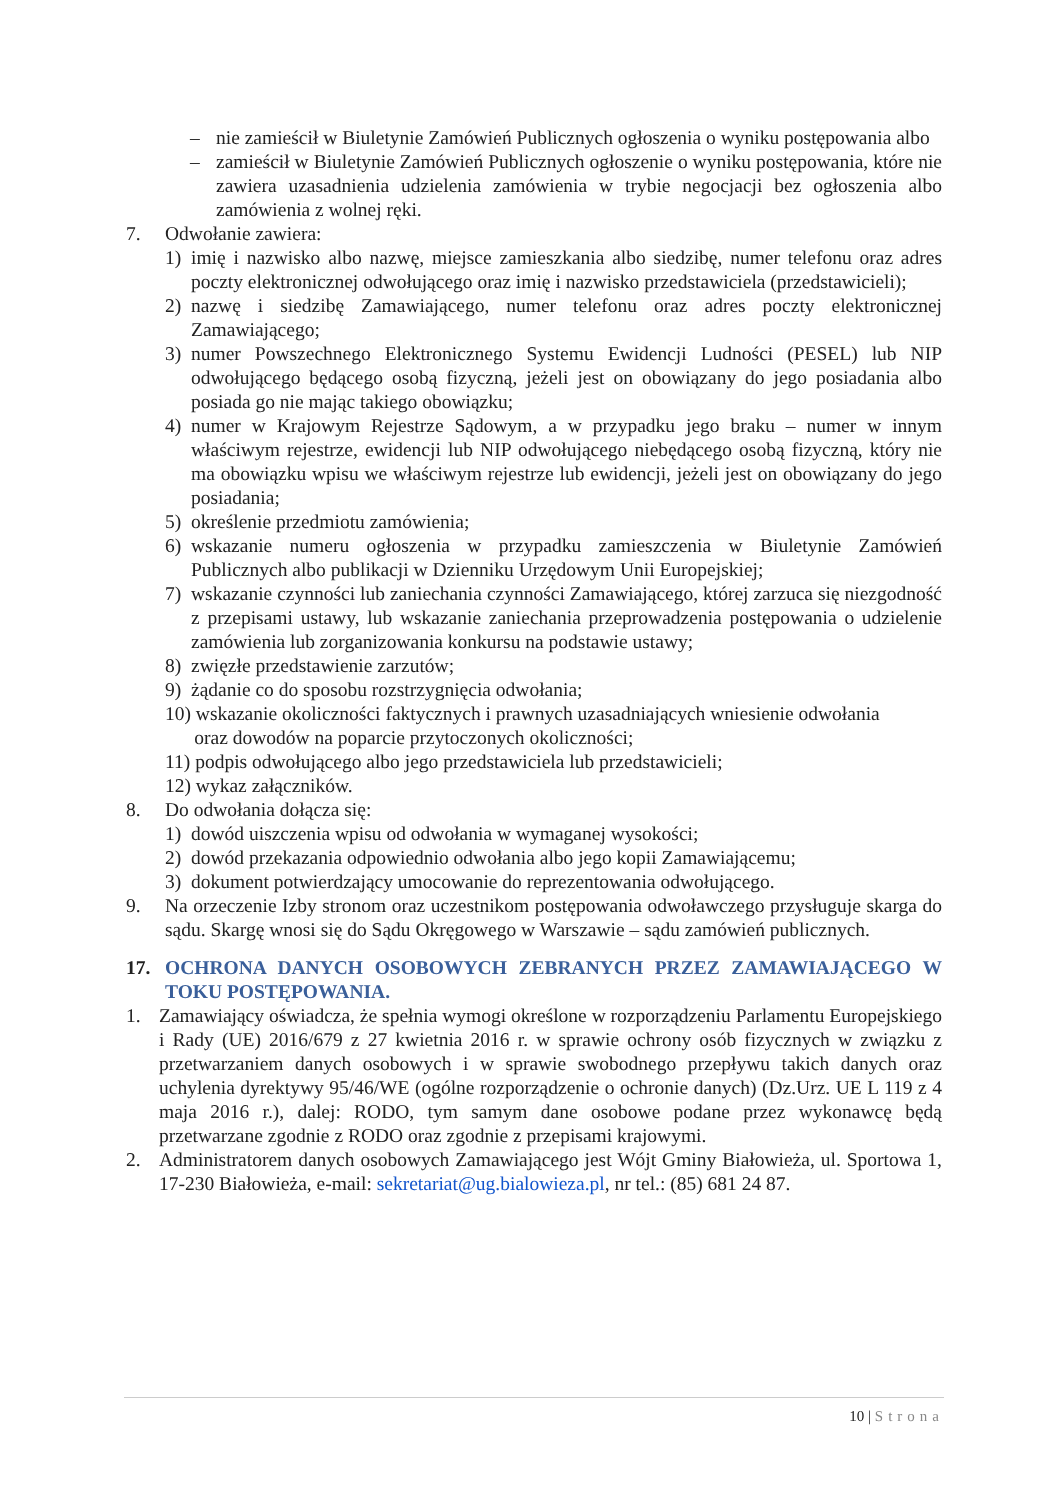– nie zamieścił w Biuletynie Zamówień Publicznych ogłoszenia o wyniku postępowania albo
– zamieścił w Biuletynie Zamówień Publicznych ogłoszenie o wyniku postępowania, które nie zawiera uzasadnienia udzielenia zamówienia w trybie negocjacji bez ogłoszenia albo zamówienia z wolnej ręki.
7. Odwołanie zawiera:
1) imię i nazwisko albo nazwę, miejsce zamieszkania albo siedzibę, numer telefonu oraz adres poczty elektronicznej odwołującego oraz imię i nazwisko przedstawiciela (przedstawicieli);
2) nazwę i siedzibę Zamawiającego, numer telefonu oraz adres poczty elektronicznej Zamawiającego;
3) numer Powszechnego Elektronicznego Systemu Ewidencji Ludności (PESEL) lub NIP odwołującego będącego osobą fizyczną, jeżeli jest on obowiązany do jego posiadania albo posiada go nie mając takiego obowiązku;
4) numer w Krajowym Rejestrze Sądowym, a w przypadku jego braku – numer w innym właściwym rejestrze, ewidencji lub NIP odwołującego niebędącego osobą fizyczną, który nie ma obowiązku wpisu we właściwym rejestrze lub ewidencji, jeżeli jest on obowiązany do jego posiadania;
5) określenie przedmiotu zamówienia;
6) wskazanie numeru ogłoszenia w przypadku zamieszczenia w Biuletynie Zamówień Publicznych albo publikacji w Dzienniku Urzędowym Unii Europejskiej;
7) wskazanie czynności lub zaniechania czynności Zamawiającego, której zarzuca się niezgodność z przepisami ustawy, lub wskazanie zaniechania przeprowadzenia postępowania o udzielenie zamówienia lub zorganizowania konkursu na podstawie ustawy;
8) zwięzłe przedstawienie zarzutów;
9) żądanie co do sposobu rozstrzygnięcia odwołania;
10) wskazanie okoliczności faktycznych i prawnych uzasadniających wniesienie odwołania
oraz dowodów na poparcie przytoczonych okoliczności;
11) podpis odwołującego albo jego przedstawiciela lub przedstawicieli;
12) wykaz załączników.
8. Do odwołania dołącza się:
1) dowód uiszczenia wpisu od odwołania w wymaganej wysokości;
2) dowód przekazania odpowiednio odwołania albo jego kopii Zamawiającemu;
3) dokument potwierdzający umocowanie do reprezentowania odwołującego.
9. Na orzeczenie Izby stronom oraz uczestnikom postępowania odwoławczego przysługuje skarga do sądu. Skargę wnosi się do Sądu Okręgowego w Warszawie – sądu zamówień publicznych.
17. OCHRONA DANYCH OSOBOWYCH ZEBRANYCH PRZEZ ZAMAWIAJĄCEGO W TOKU POSTĘPOWANIA.
1. Zamawiający oświadcza, że spełnia wymogi określone w rozporządzeniu Parlamentu Europejskiego i Rady (UE) 2016/679 z 27 kwietnia 2016 r. w sprawie ochrony osób fizycznych w związku z przetwarzaniem danych osobowych i w sprawie swobodnego przepływu takich danych oraz uchylenia dyrektywy 95/46/WE (ogólne rozporządzenie o ochronie danych) (Dz.Urz. UE L 119 z 4 maja 2016 r.), dalej: RODO, tym samym dane osobowe podane przez wykonawcę będą przetwarzane zgodnie z RODO oraz zgodnie z przepisami krajowymi.
2. Administratorem danych osobowych Zamawiającego jest Wójt Gminy Białowieża, ul. Sportowa 1, 17-230 Białowieża, e-mail: sekretariat@ug.bialowieza.pl, nr tel.: (85) 681 24 87.
10 | Strona